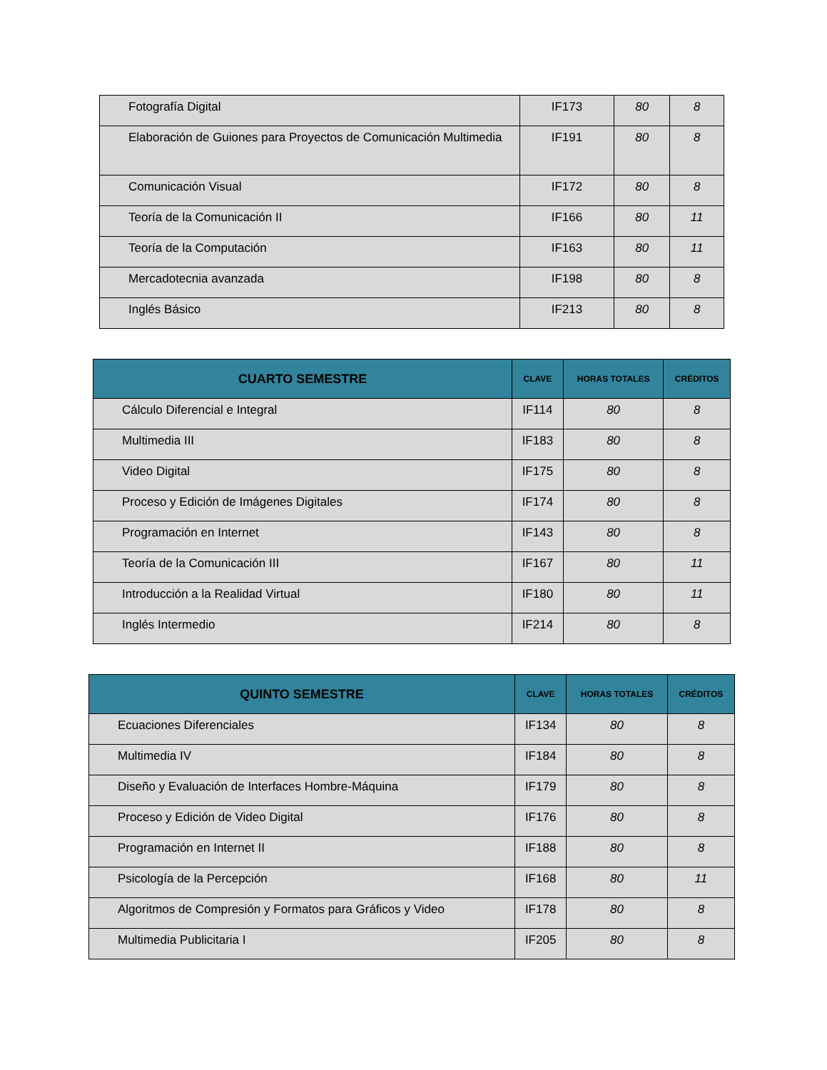| Fotografía Digital | IF173 | 80 | 8 |
| Elaboración de Guiones para Proyectos de Comunicación Multimedia | IF191 | 80 | 8 |
| Comunicación Visual | IF172 | 80 | 8 |
| Teoría de la Comunicación II | IF166 | 80 | 11 |
| Teoría de la Computación | IF163 | 80 | 11 |
| Mercadotecnia avanzada | IF198 | 80 | 8 |
| Inglés Básico | IF213 | 80 | 8 |
| CUARTO SEMESTRE | CLAVE | HORAS TOTALES | CRÉDITOS |
| --- | --- | --- | --- |
| Cálculo Diferencial e Integral | IF114 | 80 | 8 |
| Multimedia III | IF183 | 80 | 8 |
| Video Digital | IF175 | 80 | 8 |
| Proceso y Edición de Imágenes Digitales | IF174 | 80 | 8 |
| Programación en Internet | IF143 | 80 | 8 |
| Teoría de la Comunicación III | IF167 | 80 | 11 |
| Introducción a la Realidad Virtual | IF180 | 80 | 11 |
| Inglés Intermedio | IF214 | 80 | 8 |
| QUINTO SEMESTRE | CLAVE | HORAS TOTALES | CRÉDITOS |
| --- | --- | --- | --- |
| Ecuaciones Diferenciales | IF134 | 80 | 8 |
| Multimedia IV | IF184 | 80 | 8 |
| Diseño y Evaluación de Interfaces Hombre-Máquina | IF179 | 80 | 8 |
| Proceso y Edición de Video Digital | IF176 | 80 | 8 |
| Programación en Internet II | IF188 | 80 | 8 |
| Psicología de la Percepción | IF168 | 80 | 11 |
| Algoritmos de Compresión y Formatos para Gráficos y Video | IF178 | 80 | 8 |
| Multimedia Publicitaria I | IF205 | 80 | 8 |